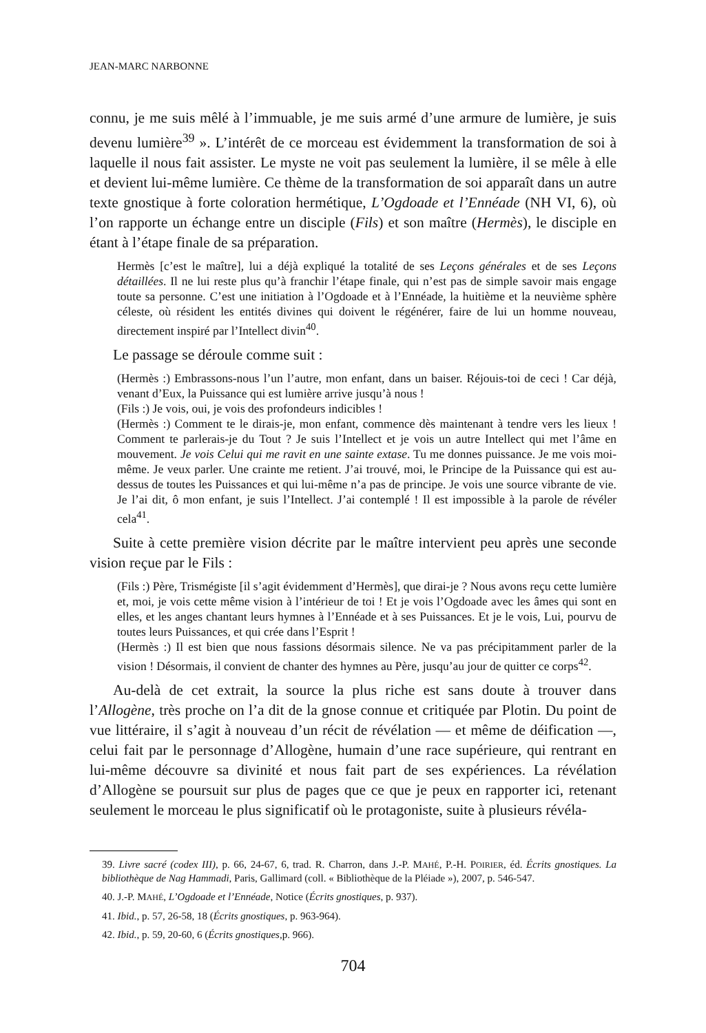JEAN-MARC NARBONNE
connu, je me suis mêlé à l’immuable, je me suis armé d’une armure de lumière, je suis devenu lumière<sup>39</sup> ». L’intérêt de ce morceau est évidemment la transformation de soi à laquelle il nous fait assister. Le myste ne voit pas seulement la lumière, il se mêle à elle et devient lui-même lumière. Ce thème de la transformation de soi apparaît dans un autre texte gnostique à forte coloration hermétique, L’Ogdoade et l’Ennéade (NH VI, 6), où l’on rapporte un échange entre un disciple (Fils) et son maître (Hermès), le disciple en étant à l’étape finale de sa préparation.
Hermès [c’est le maître], lui a déjà expliqué la totalité de ses Leçons générales et de ses Leçons détaillées. Il ne lui reste plus qu’à franchir l’étape finale, qui n’est pas de simple savoir mais engage toute sa personne. C’est une initiation à l’Ogdoade et à l’Ennéade, la huitième et la neuvième sphère céleste, où résident les entités divines qui doivent le régénérer, faire de lui un homme nouveau, directement inspiré par l’Intellect divin<sup>40</sup>.
Le passage se déroule comme suit :
(Hermès :) Embrassons-nous l’un l’autre, mon enfant, dans un baiser. Réjouis-toi de ceci ! Car déjà, venant d’Eux, la Puissance qui est lumière arrive jusqu’à nous !
(Fils :) Je vois, oui, je vois des profondeurs indicibles !
(Hermès :) Comment te le dirais-je, mon enfant, commence dès maintenant à tendre vers les lieux ! Comment te parlerais-je du Tout ? Je suis l’Intellect et je vois un autre Intellect qui met l’âme en mouvement. Je vois Celui qui me ravit en une sainte extase. Tu me donnes puissance. Je me vois moi-même. Je veux parler. Une crainte me retient. J’ai trouvé, moi, le Principe de la Puissance qui est au-dessus de toutes les Puissances et qui lui-même n’a pas de principe. Je vois une source vibrante de vie. Je l’ai dit, ô mon enfant, je suis l’Intellect. J’ai contemplé ! Il est impossible à la parole de révéler cela<sup>41</sup>.
Suite à cette première vision décrite par le maître intervient peu après une seconde vision reçue par le Fils :
(Fils :) Père, Trismégiste [il s’agit évidemment d’Hermès], que dirai-je ? Nous avons reçu cette lumière et, moi, je vois cette même vision à l’intérieur de toi ! Et je vois l’Ogdoade avec les âmes qui sont en elles, et les anges chantant leurs hymnes à l’Ennéade et à ses Puissances. Et je le vois, Lui, pourvu de toutes leurs Puissances, et qui crée dans l’Esprit !
(Hermès :) Il est bien que nous fassions désormais silence. Ne va pas précipitamment parler de la vision ! Désormais, il convient de chanter des hymnes au Père, jusqu’au jour de quitter ce corps<sup>42</sup>.
Au-delà de cet extrait, la source la plus riche est sans doute à trouver dans l’Allogène, très proche on l’a dit de la gnose connue et critiquée par Plotin. Du point de vue littéraire, il s’agit à nouveau d’un récit de révélation — et même de déification —, celui fait par le personnage d’Allogène, humain d’une race supérieure, qui rentrant en lui-même découvre sa divinité et nous fait part de ses expériences. La révélation d’Allogène se poursuit sur plus de pages que ce que je peux en rapporter ici, retenant seulement le morceau le plus significatif où le protagoniste, suite à plusieurs révéla-
39. Livre sacré (codex III), p. 66, 24-67, 6, trad. R. Charron, dans J.-P. MAHÉ, P.-H. POIRIER, éd. Écrits gnostiques. La bibliothèque de Nag Hammadi, Paris, Gallimard (coll. « Bibliothèque de la Pléiade »), 2007, p. 546-547.
40. J.-P. MAHÉ, L’Ogdoade et l’Ennéade, Notice (Écrits gnostiques, p. 937).
41. Ibid., p. 57, 26-58, 18 (Écrits gnostiques, p. 963-964).
42. Ibid., p. 59, 20-60, 6 (Écrits gnostiques,p. 966).
704